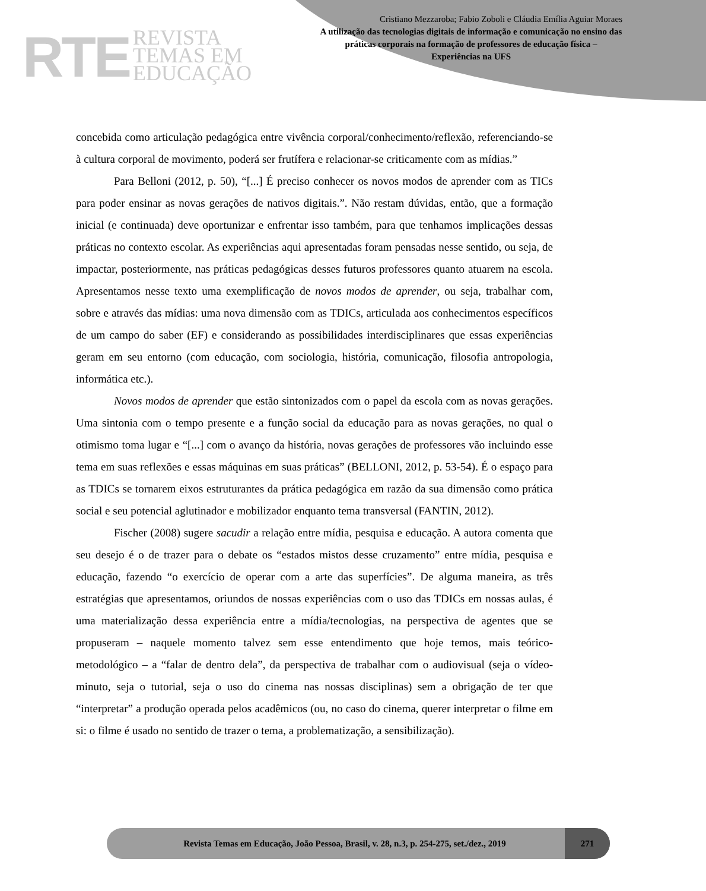RTE
REVISTA
TEMAS EM
EDUCAÇÃO
Cristiano Mezzaroba; Fabio Zoboli e Cláudia Emília Aguiar Moraes
A utilização das tecnologias digitais de informação e comunicação no ensino das práticas corporais na formação de professores de educação física – Experiências na UFS
concebida como articulação pedagógica entre vivência corporal/conhecimento/reflexão, referenciando-se à cultura corporal de movimento, poderá ser frutífera e relacionar-se criticamente com as mídias.”
Para Belloni (2012, p. 50), “[...] É preciso conhecer os novos modos de aprender com as TICs para poder ensinar as novas gerações de nativos digitais.”. Não restam dúvidas, então, que a formação inicial (e continuada) deve oportunizar e enfrentar isso também, para que tenhamos implicações dessas práticas no contexto escolar. As experiências aqui apresentadas foram pensadas nesse sentido, ou seja, de impactar, posteriormente, nas práticas pedagógicas desses futuros professores quanto atuarem na escola. Apresentamos nesse texto uma exemplificação de novos modos de aprender, ou seja, trabalhar com, sobre e através das mídias: uma nova dimensão com as TDICs, articulada aos conhecimentos específicos de um campo do saber (EF) e considerando as possibilidades interdisciplinares que essas experiências geram em seu entorno (com educação, com sociologia, história, comunicação, filosofia antropologia, informática etc.).
Novos modos de aprender que estão sintonizados com o papel da escola com as novas gerações. Uma sintonia com o tempo presente e a função social da educação para as novas gerações, no qual o otimismo toma lugar e “[...] com o avanço da história, novas gerações de professores vão incluindo esse tema em suas reflexões e essas máquinas em suas práticas” (BELLONI, 2012, p. 53-54). É o espaço para as TDICs se tornarem eixos estruturantes da prática pedagógica em razão da sua dimensão como prática social e seu potencial aglutinador e mobilizador enquanto tema transversal (FANTIN, 2012).
Fischer (2008) sugere sacudir a relação entre mídia, pesquisa e educação. A autora comenta que seu desejo é o de trazer para o debate os “estados mistos desse cruzamento” entre mídia, pesquisa e educação, fazendo “o exercício de operar com a arte das superfícies”. De alguma maneira, as três estratégias que apresentamos, oriundos de nossas experiências com o uso das TDICs em nossas aulas, é uma materialização dessa experiência entre a mídia/tecnologias, na perspectiva de agentes que se propuseram – naquele momento talvez sem esse entendimento que hoje temos, mais teórico-metodológico – a “falar de dentro dela”, da perspectiva de trabalhar com o audiovisual (seja o vídeo-minuto, seja o tutorial, seja o uso do cinema nas nossas disciplinas) sem a obrigação de ter que “interpretar” a produção operada pelos acadêmicos (ou, no caso do cinema, querer interpretar o filme em si: o filme é usado no sentido de trazer o tema, a problematização, a sensibilização).
Revista Temas em Educação, João Pessoa, Brasil, v. 28, n.3, p. 254-275, set./dez., 2019
271